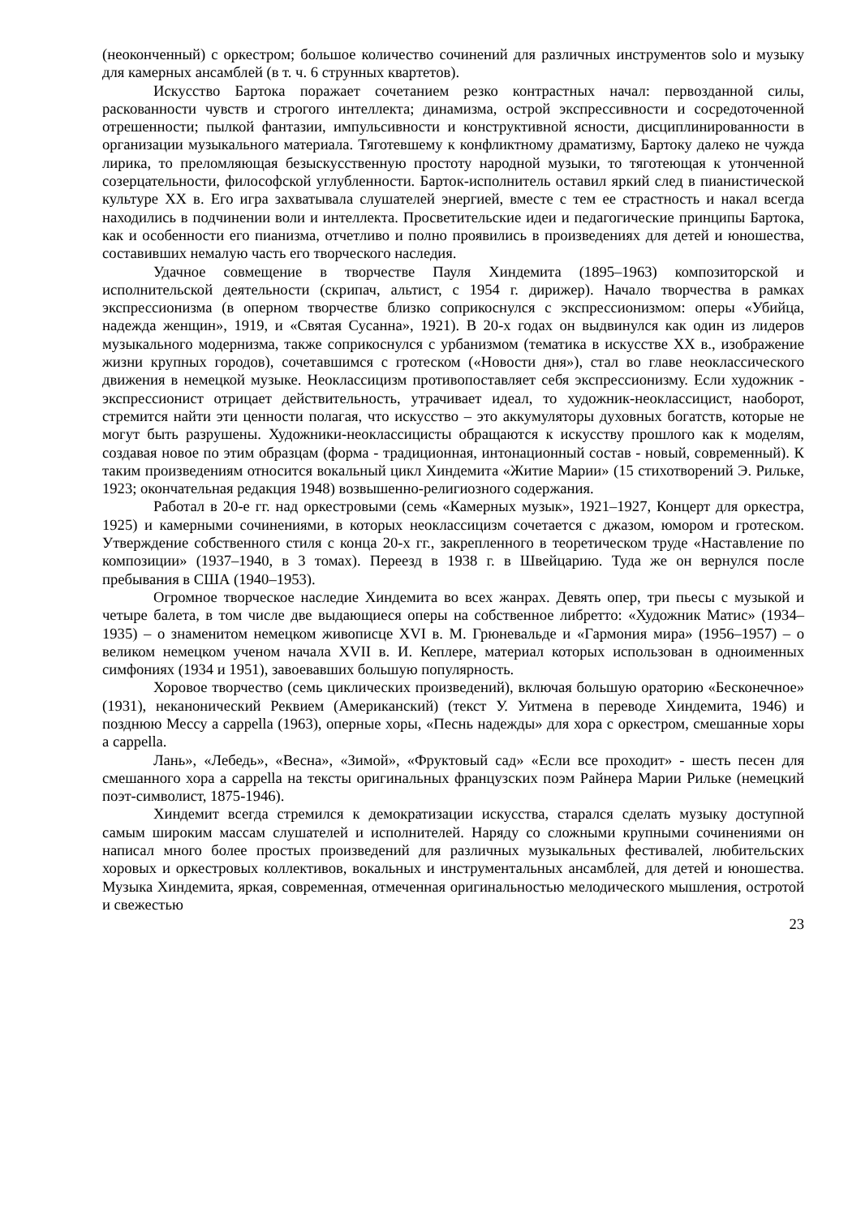(неоконченный) с оркестром; большое количество сочинений для различных инструментов solo и музыку для камерных ансамблей (в т. ч. 6 струнных квартетов).
Искусство Бартока поражает сочетанием резко контрастных начал: первозданной силы, раскованности чувств и строгого интеллекта; динамизма, острой экспрессивности и сосредоточенной отрешенности; пылкой фантазии, импульсивности и конструктивной ясности, дисциплинированности в организации музыкального материала. Тяготевшему к конфликтному драматизму, Бартоку далеко не чужда лирика, то преломляющая безыскусственную простоту народной музыки, то тяготеющая к утонченной созерцательности, философской углубленности. Барток-исполнитель оставил яркий след в пианистической культуре XX в. Его игра захватывала слушателей энергией, вместе с тем ее страстность и накал всегда находились в подчинении воли и интеллекта. Просветительские идеи и педагогические принципы Бартока, как и особенности его пианизма, отчетливо и полно проявились в произведениях для детей и юношества, составивших немалую часть его творческого наследия.
Удачное совмещение в творчестве Пауля Хиндемита (1895–1963) композиторской и исполнительской деятельности (скрипач, альтист, с 1954 г. дирижер). Начало творчества в рамках экспрессионизма (в оперном творчестве близко соприкоснулся с экспрессионизмом: оперы «Убийца, надежда женщин», 1919, и «Святая Сусанна», 1921). В 20-х годах он выдвинулся как один из лидеров музыкального модернизма, также соприкоснулся с урбанизмом (тематика в искусстве XX в., изображение жизни крупных городов), сочетавшимся с гротеском («Новости дня»), стал во главе неоклассического движения в немецкой музыке. Неоклассицизм противопоставляет себя экспрессионизму. Если художник - экспрессионист отрицает действительность, утрачивает идеал, то художник-неоклассицист, наоборот, стремится найти эти ценности полагая, что искусство – это аккумуляторы духовных богатств, которые не могут быть разрушены. Художники-неоклассицисты обращаются к искусству прошлого как к моделям, создавая новое по этим образцам (форма - традиционная, интонационный состав - новый, современный). К таким произведениям относится вокальный цикл Хиндемита «Житие Марии» (15 стихотворений Э. Рильке, 1923; окончательная редакция 1948) возвышенно-религиозного содержания.
Работал в 20-е гг. над оркестровыми (семь «Камерных музык», 1921–1927, Концерт для оркестра, 1925) и камерными сочинениями, в которых неоклассицизм сочетается с джазом, юмором и гротеском. Утверждение собственного стиля с конца 20-х гг., закрепленного в теоретическом труде «Наставление по композиции» (1937–1940, в 3 томах). Переезд в 1938 г. в Швейцарию. Туда же он вернулся после пребывания в США (1940–1953).
Огромное творческое наследие Хиндемита во всех жанрах. Девять опер, три пьесы с музыкой и четыре балета, в том числе две выдающиеся оперы на собственное либретто: «Художник Матис» (1934–1935) – о знаменитом немецком живописце XVI в. М. Грюневальде и «Гармония мира» (1956–1957) – о великом немецком ученом начала XVII в. И. Кеплере, материал которых использован в одноименных симфониях (1934 и 1951), завоевавших большую популярность.
Хоровое творчество (семь циклических произведений), включая большую ораторию «Бесконечное» (1931), неканонический Реквием (Американский) (текст У. Уитмена в переводе Хиндемита, 1946) и позднюю Мессу a cappella (1963), оперные хоры, «Песнь надежды» для хора с оркестром, смешанные хоры a cappella.
Лань», «Лебедь», «Весна», «Зимой», «Фруктовый сад» «Если все проходит» - шесть песен для смешанного хора a cappella на тексты оригинальных французских поэм Райнера Марии Рильке (немецкий поэт-символист, 1875-1946).
Хиндемит всегда стремился к демократизации искусства, старался сделать музыку доступной самым широким массам слушателей и исполнителей. Наряду со сложными крупными сочинениями он написал много более простых произведений для различных музыкальных фестивалей, любительских хоровых и оркестровых коллективов, вокальных и инструментальных ансамблей, для детей и юношества. Музыка Хиндемита, яркая, современная, отмеченная оригинальностью мелодического мышления, остротой и свежестью
23